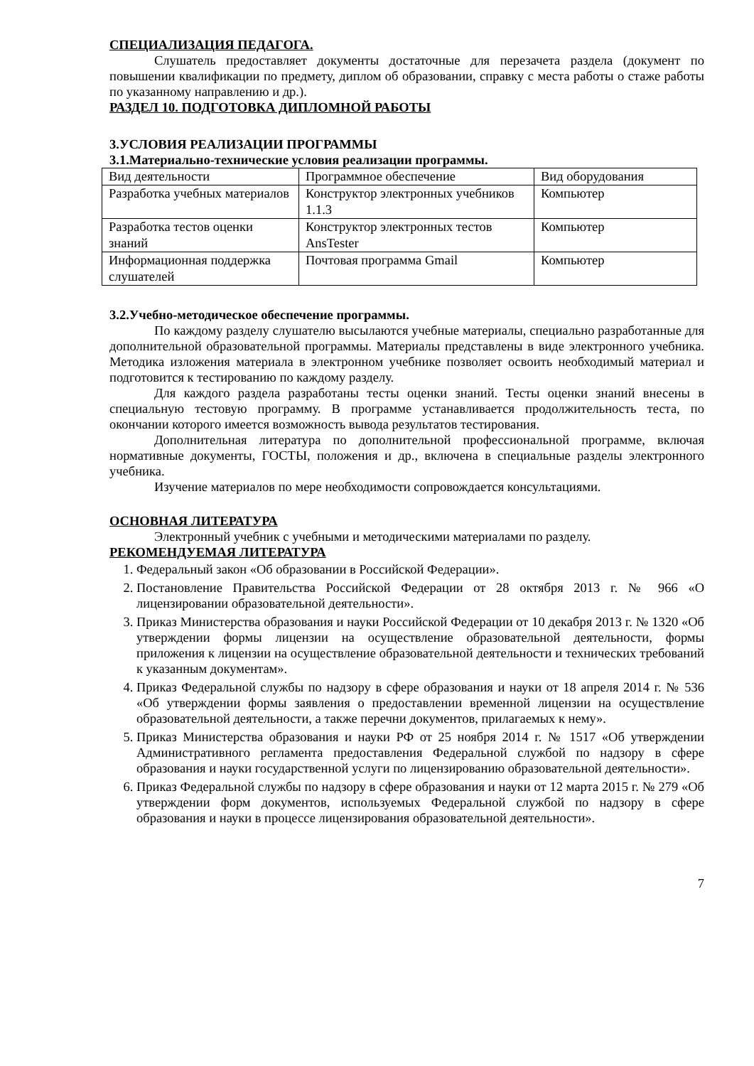СПЕЦИАЛИЗАЦИЯ ПЕДАГОГА.
Слушатель предоставляет документы достаточные для перезачета раздела (документ по повышении квалификации по предмету, диплом об образовании, справку с места работы о стаже работы по указанному направлению и др.).
РАЗДЕЛ 10. ПОДГОТОВКА ДИПЛОМНОЙ РАБОТЫ
3.УСЛОВИЯ РЕАЛИЗАЦИИ ПРОГРАММЫ
3.1.Материально-технические условия реализации программы.
| Вид деятельности | Программное обеспечение | Вид оборудования |
| Разработка учебных материалов | Конструктор электронных учебников 1.1.3 | Компьютер |
| Разработка тестов оценки знаний | Конструктор электронных тестов AnsTester | Компьютер |
| Информационная поддержка слушателей | Почтовая программа Gmail | Компьютер |
3.2.Учебно-методическое обеспечение программы.
По каждому разделу слушателю высылаются учебные материалы, специально разработанные для дополнительной образовательной программы. Материалы представлены в виде электронного учебника. Методика изложения материала в электронном учебнике позволяет освоить необходимый материал и подготовится к тестированию по каждому разделу.
Для каждого раздела разработаны тесты оценки знаний. Тесты оценки знаний внесены в специальную тестовую программу. В программе устанавливается продолжительность теста, по окончании которого имеется возможность вывода результатов тестирования.
Дополнительная литература по дополнительной профессиональной программе, включая нормативные документы, ГОСТЫ, положения и др., включена в специальные разделы электронного учебника.
Изучение материалов по мере необходимости сопровождается консультациями.
ОСНОВНАЯ ЛИТЕРАТУРА
Электронный учебник с учебными и методическими материалами по разделу.
РЕКОМЕНДУЕМАЯ ЛИТЕРАТУРА
1. Федеральный закон «Об образовании в Российской Федерации».
2. Постановление Правительства Российской Федерации от 28 октября 2013 г. № 966 «О лицензировании образовательной деятельности».
3. Приказ Министерства образования и науки Российской Федерации от 10 декабря 2013 г. № 1320 «Об утверждении формы лицензии на осуществление образовательной деятельности, формы приложения к лицензии на осуществление образовательной деятельности и технических требований к указанным документам».
4. Приказ Федеральной службы по надзору в сфере образования и науки от 18 апреля 2014 г. № 536 «Об утверждении формы заявления о предоставлении временной лицензии на осуществление образовательной деятельности, а также перечни документов, прилагаемых к нему».
5. Приказ Министерства образования и науки РФ от 25 ноября 2014 г. № 1517 «Об утверждении Административного регламента предоставления Федеральной службой по надзору в сфере образования и науки государственной услуги по лицензированию образовательной деятельности».
6. Приказ Федеральной службы по надзору в сфере образования и науки от 12 марта 2015 г. № 279 «Об утверждении форм документов, используемых Федеральной службой по надзору в сфере образования и науки в процессе лицензирования образовательной деятельности».
7